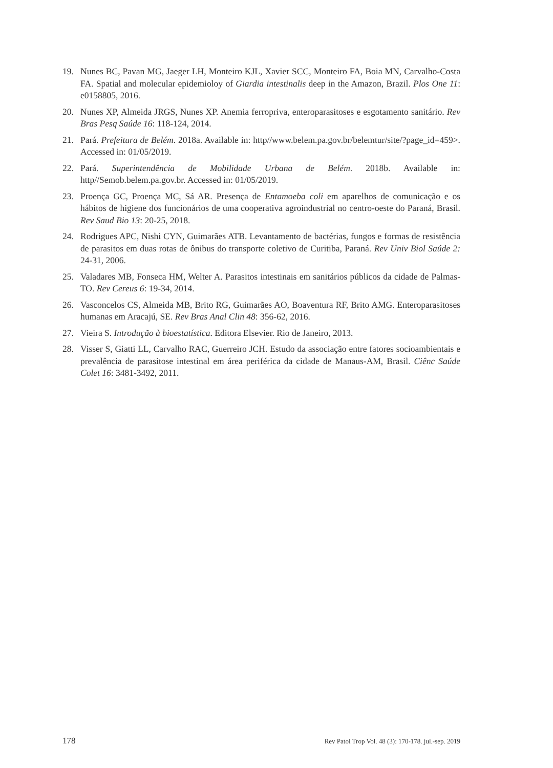19. Nunes BC, Pavan MG, Jaeger LH, Monteiro KJL, Xavier SCC, Monteiro FA, Boia MN, Carvalho-Costa FA. Spatial and molecular epidemioloy of Giardia intestinalis deep in the Amazon, Brazil. Plos One 11: e0158805, 2016.
20. Nunes XP, Almeida JRGS, Nunes XP. Anemia ferropriva, enteroparasitoses e esgotamento sanitário. Rev Bras Pesq Saúde 16: 118-124, 2014.
21. Pará. Prefeitura de Belém. 2018a. Available in: http//www.belem.pa.gov.br/belemtur/site/?page_id=459>. Accessed in: 01/05/2019.
22. Pará. Superintendência de Mobilidade Urbana de Belém. 2018b. Available in: http//Semob.belem.pa.gov.br. Accessed in: 01/05/2019.
23. Proença GC, Proença MC, Sá AR. Presença de Entamoeba coli em aparelhos de comunicação e os hábitos de higiene dos funcionários de uma cooperativa agroindustrial no centro-oeste do Paraná, Brasil. Rev Saud Bio 13: 20-25, 2018.
24. Rodrigues APC, Nishi CYN, Guimarães ATB. Levantamento de bactérias, fungos e formas de resistência de parasitos em duas rotas de ônibus do transporte coletivo de Curitiba, Paraná. Rev Univ Biol Saúde 2: 24-31, 2006.
25. Valadares MB, Fonseca HM, Welter A. Parasitos intestinais em sanitários públicos da cidade de Palmas-TO. Rev Cereus 6: 19-34, 2014.
26. Vasconcelos CS, Almeida MB, Brito RG, Guimarães AO, Boaventura RF, Brito AMG. Enteroparasitoses humanas em Aracajú, SE. Rev Bras Anal Clin 48: 356-62, 2016.
27. Vieira S. Introdução à bioestatística. Editora Elsevier. Rio de Janeiro, 2013.
28. Visser S, Giatti LL, Carvalho RAC, Guerreiro JCH. Estudo da associação entre fatores socioambientais e prevalência de parasitose intestinal em área periférica da cidade de Manaus-AM, Brasil. Ciênc Saúde Colet 16: 3481-3492, 2011.
178 Rev Patol Trop Vol. 48 (3): 170-178. jul.-sep. 2019